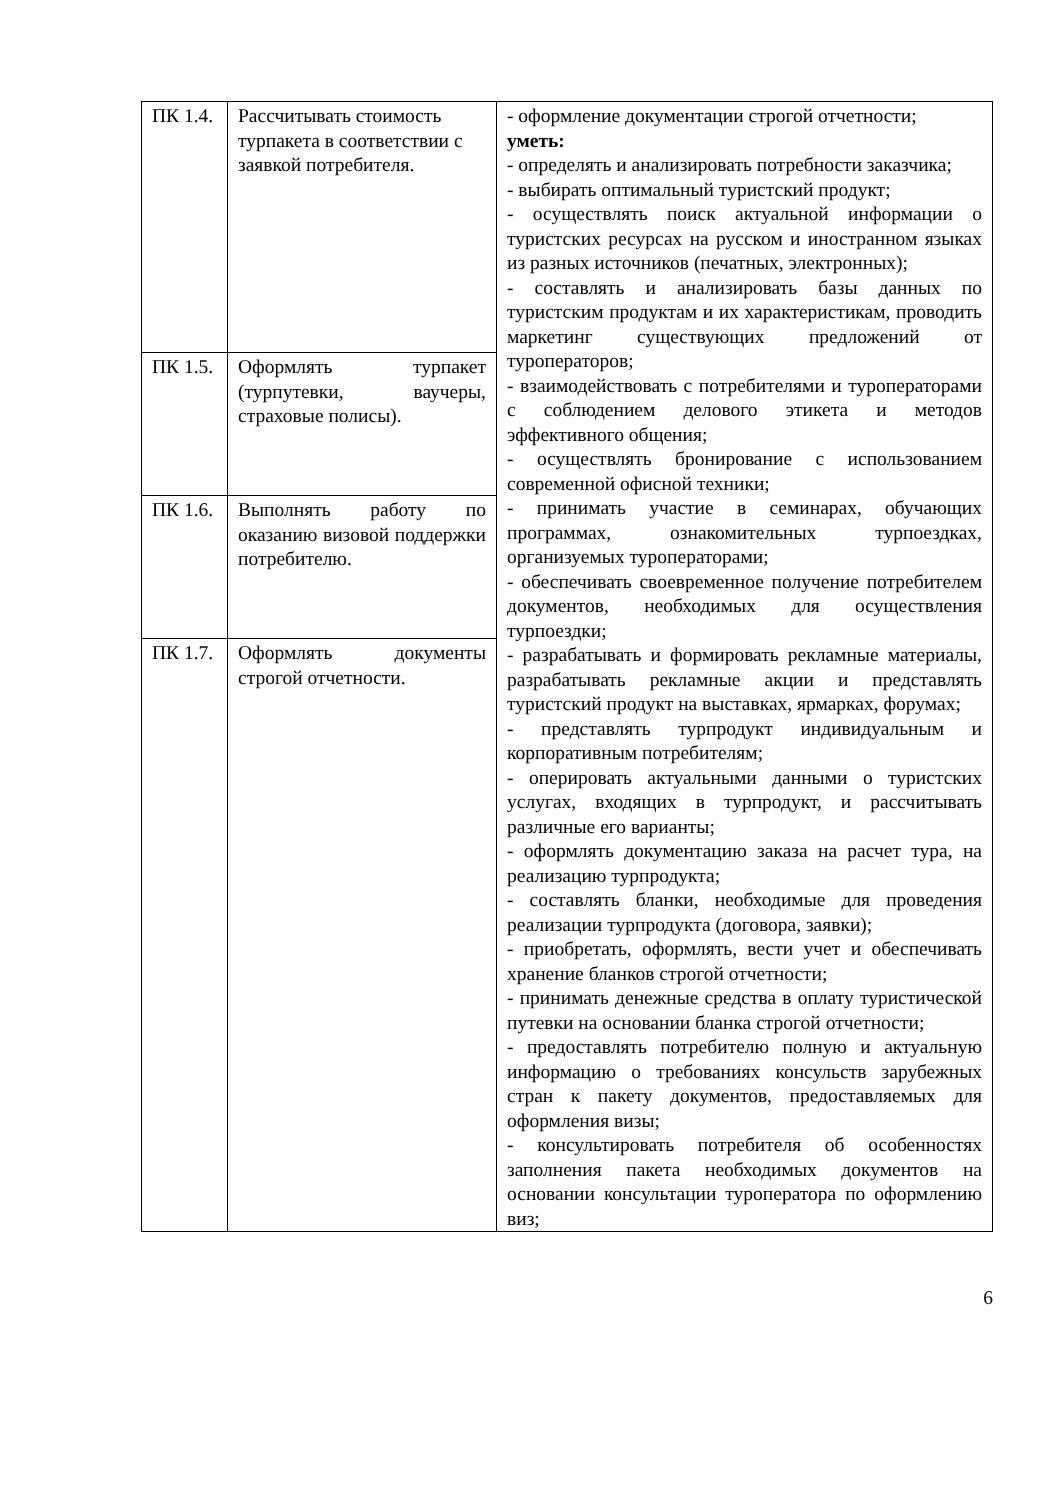| ПК 1.4. | Рассчитывать стоимость турпакета в соответствии с заявкой потребителя. | - оформление документации строгой отчетности; уметь: - определять и анализировать потребности заказчика; - выбирать оптимальный туристский продукт; - осуществлять поиск актуальной информации о туристских ресурсах на русском и иностранном языках из разных источников (печатных, электронных); - составлять и анализировать базы данных по туристским продуктам и их характеристикам, проводить маркетинг существующих предложений от туроператоров; - взаимодействовать с потребителями и туроператорами с соблюдением делового этикета и методов эффективного общения; - осуществлять бронирование с использованием современной офисной техники; - принимать участие в семинарах, обучающих программах, ознакомительных турпоездках, организуемых туроператорами; - обеспечивать своевременное получение потребителем документов, необходимых для осуществления турпоездки; - разрабатывать и формировать рекламные материалы, разрабатывать рекламные акции и представлять туристский продукт на выставках, ярмарках, форумах; - представлять турпродукт индивидуальным и корпоративным потребителям; - оперировать актуальными данными о туристских услугах, входящих в турпродукт, и рассчитывать различные его варианты; - оформлять документацию заказа на расчет тура, на реализацию турпродукта; - составлять бланки, необходимые для проведения реализации турпродукта (договора, заявки); - приобретать, оформлять, вести учет и обеспечивать хранение бланков строгой отчетности; - принимать денежные средства в оплату туристической путевки на основании бланка строгой отчетности; - предоставлять потребителю полную и актуальную информацию о требованиях консульств зарубежных стран к пакету документов, предоставляемых для оформления визы; - консультировать потребителя об особенностях заполнения пакета необходимых документов на основании консультации туроператора по оформлению виз; |
| ПК 1.5. | Оформлять турпакет (турпутевки, ваучеры, страховые полисы). | |
| ПК 1.6. | Выполнять работу по оказанию визовой поддержки потребителю. | |
| ПК 1.7. | Оформлять документы строгой отчетности. | |
6